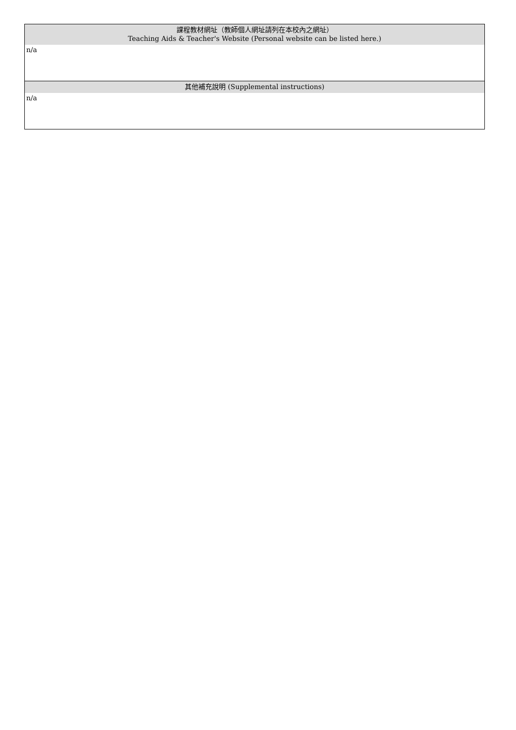| 課程教材網址（教師個人網址請列在本校內之網址） Teaching Aids & Teacher's Website (Personal website can be listed here.) |
| --- |
| n/a |
| 其他補充說明 (Supplemental instructions) |
| n/a |